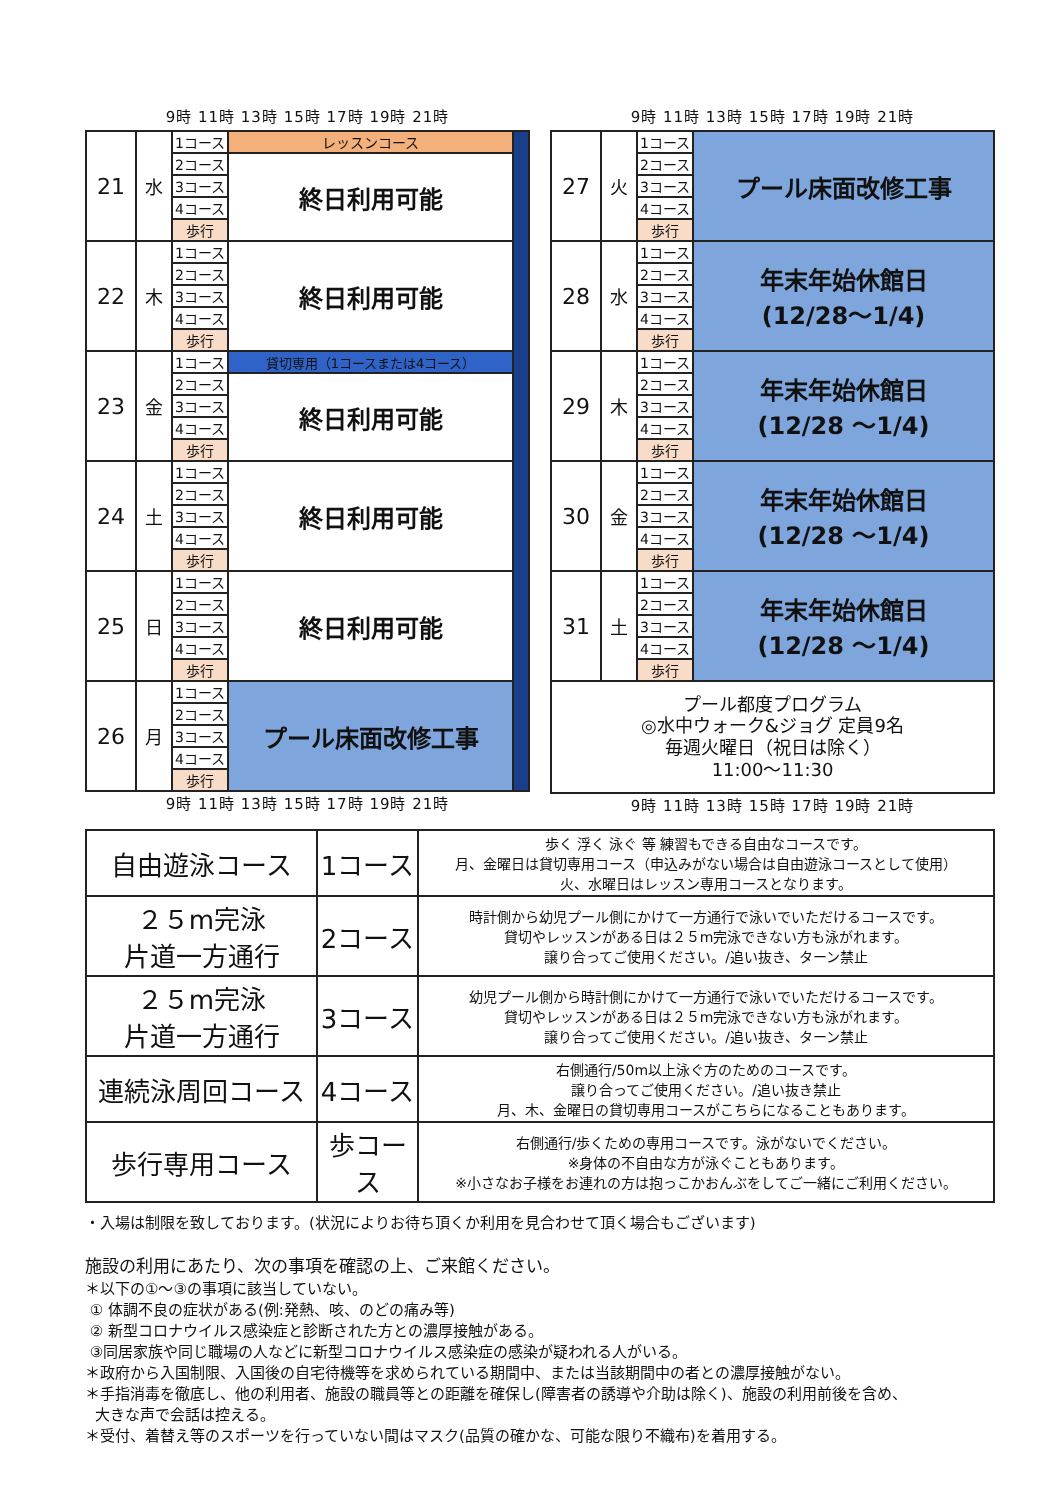9時 11時 13時 15時 17時 19時 21時
| 21 | 水 | 1コース | レッスンコース | |
| | | 2コース | 終日利用可能 | |
| | | 3コース | | |
| | | 4コース | | |
| | | 歩行 | | |
| 22 | 木 | 1コース | 終日利用可能 | |
| | | 2コース | | |
| | | 3コース | | |
| | | 4コース | | |
| | | 歩行 | | |
| 23 | 金 | 1コース | 貸切専用（1コースまたは4コース） | |
| | | 2コース | 終日利用可能 | |
| | | 3コース | | |
| | | 4コース | | |
| | | 歩行 | | |
| 24 | 土 | 1コース | 終日利用可能 | |
| | | 2コース | | |
| | | 3コース | | |
| | | 4コース | | |
| | | 歩行 | | |
| 25 | 日 | 1コース | 終日利用可能 | |
| | | 2コース | | |
| | | 3コース | | |
| | | 4コース | | |
| | | 歩行 | | |
| 26 | 月 | 1コース | プール床面改修工事 | |
| | | 2コース | | |
| | | 3コース | | |
| | | 4コース | | |
| | | 歩行 | | |
9時 11時 13時 15時 17時 19時 21時
9時 11時 13時 15時 17時 19時 21時
| 27 | 火 | 1コース | プール床面改修工事 |
| | | 2コース | |
| | | 3コース | |
| | | 4コース | |
| | | 歩行 | |
| 28 | 水 | 1コース | 年末年始休館日 (12/28～1/4) |
| | | 2コース | |
| | | 3コース | |
| | | 4コース | |
| | | 歩行 | |
| 29 | 木 | 1コース | 年末年始休館日 (12/28 ～1/4) |
| | | 2コース | |
| | | 3コース | |
| | | 4コース | |
| | | 歩行 | |
| 30 | 金 | 1コース | 年末年始休館日 (12/28 ～1/4) |
| | | 2コース | |
| | | 3コース | |
| | | 4コース | |
| | | 歩行 | |
| 31 | 土 | 1コース | 年末年始休館日 (12/28 ～1/4) |
| | | 2コース | |
| | | 3コース | |
| | | 4コース | |
| | | 歩行 | |
| プール都度プログラム ◎水中ウォーク&ジョグ 定員9名 毎週火曜日（祝日は除く） 11:00～11:30 | | | |
9時 11時 13時 15時 17時 19時 21時
| 自由遊泳コース | 1コース | 歩く 浮く 泳ぐ 等 練習もできる自由なコースです。 月、金曜日は貸切専用コース（申込みがない場合は自由遊泳コースとして使用） 火、水曜日はレッスン専用コースとなります。 |
| ２５m完泳 片道一方通行 | 2コース | 時計側から幼児プール側にかけて一方通行で泳いでいただけるコースです。 貸切やレッスンがある日は２５m完泳できない方も泳がれます。 譲り合ってご使用ください。/追い抜き、ターン禁止 |
| ２５m完泳 片道一方通行 | 3コース | 幼児プール側から時計側にかけて一方通行で泳いでいただけるコースです。 貸切やレッスンがある日は２５m完泳できない方も泳がれます。 譲り合ってご使用ください。/追い抜き、ターン禁止 |
| 連続泳周回コース | 4コース | 右側通行/50m以上泳ぐ方のためのコースです。 譲り合ってご使用ください。/追い抜き禁止 月、木、金曜日の貸切専用コースがこちらになることもあります。 |
| 歩行専用コース | 歩コース | 右側通行/歩くための専用コースです。泳がないでください。 ※身体の不自由な方が泳ぐこともあります。 ※小さなお子様をお連れの方は抱っこかおんぶをしてご一緒にご利用ください。 |
・入場は制限を致しております。(状況によりお待ち頂くか利用を見合わせて頂く場合もございます)
施設の利用にあたり、次の事項を確認の上、ご来館ください。
＊以下の①～③の事項に該当していない。
① 体調不良の症状がある(例:発熱、咳、のどの痛み等)
② 新型コロナウイルス感染症と診断された方との濃厚接触がある。
③同居家族や同じ職場の人などに新型コロナウイルス感染症の感染が疑われる人がいる。
＊政府から入国制限、入国後の自宅待機等を求められている期間中、または当該期間中の者との濃厚接触がない。
＊手指消毒を徹底し、他の利用者、施設の職員等との距離を確保し(障害者の誘導や介助は除く)、施設の利用前後を含め、
大きな声で会話は控える。
＊受付、着替え等のスポーツを行っていない間はマスク(品質の確かな、可能な限り不織布)を着用する。